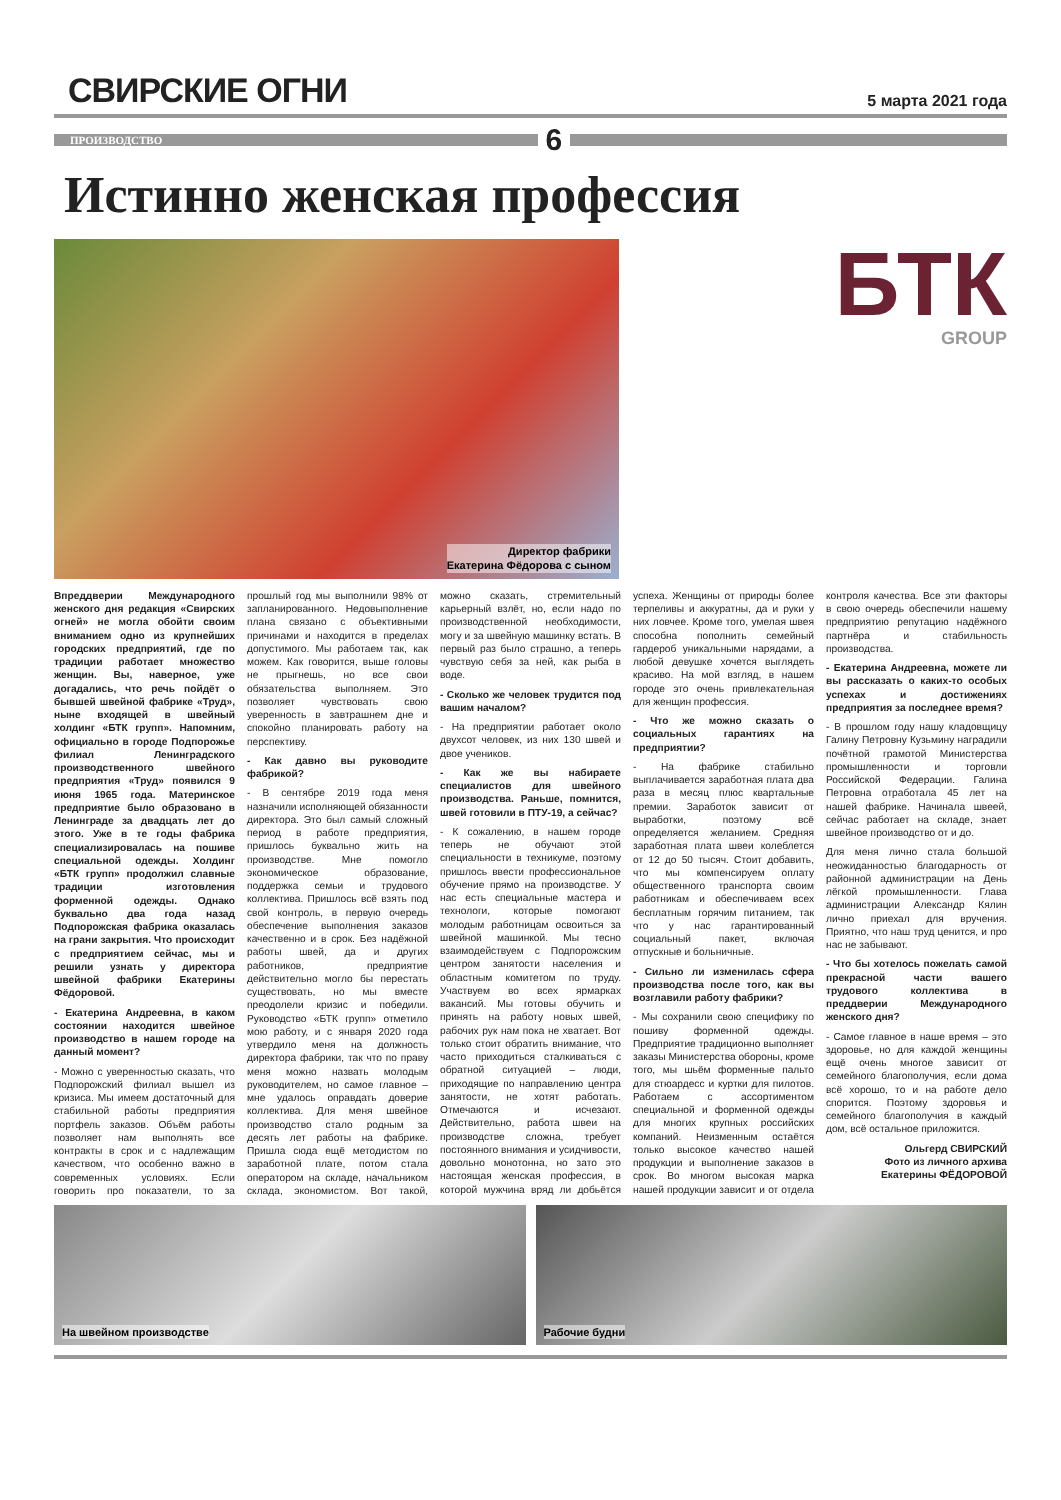СВИРСКИЕ ОГНИ
5 марта 2021 года
ПРОИЗВОДСТВО
6
Истинно женская профессия
Директор фабрики
Екатерина Фёдорова с сыном
БТК
GROUP
Впреддверии Международного женского дня редакция «Свирских огней» не могла обойти своим вниманием одно из крупнейших городских предприятий, где по традиции работает множество женщин. Вы, наверное, уже догадались, что речь пойдёт о бывшей швейной фабрике «Труд», ныне входящей в швейный холдинг «БТК групп». Напомним, официально в городе Подпорожье филиал Ленинградского производственного швейного предприятия «Труд» появился 9 июня 1965 года. Материнское предприятие было образовано в Ленинграде за двадцать лет до этого. Уже в те годы фабрика специализировалась на пошиве специальной одежды. Холдинг «БТК групп» продолжил славные традиции изготовления форменной одежды. Однако буквально два года назад Подпорожская фабрика оказалась на грани закрытия. Что происходит с предприятием сейчас, мы и решили узнать у директора швейной фабрики Екатерины Фёдоровой.
- Екатерина Андреевна, в каком состоянии находится швейное производство в нашем городе на данный момент?
- Можно с уверенностью сказать, что Подпорожский филиал вышел из кризиса. Мы имеем достаточный для стабильной работы предприятия портфель заказов. Объём работы позволяет нам выполнять все контракты в срок и с надлежащим качеством, что особенно важно в современных условиях. Если говорить про показатели, то за прошлый год мы выполнили 98% от запланированного. Недовыполнение плана связано с объективными причинами и находится в пределах допустимого. Мы работаем так, как можем. Как говорится, выше головы не прыгнешь, но все свои обязательства выполняем. Это позволяет чувствовать свою уверенность в завтрашнем дне и спокойно планировать работу на перспективу.
- Как давно вы руководите фабрикой?
- В сентябре 2019 года меня назначили исполняющей обязанности директора. Это был самый сложный период в работе предприятия, пришлось буквально жить на производстве. Мне помогло экономическое образование, поддержка семьи и трудового коллектива. Пришлось всё взять под свой контроль, в первую очередь обеспечение выполнения заказов качественно и в срок. Без надёжной работы швей, да и других работников, предприятие действительно могло бы перестать существовать, но мы вместе преодолели кризис и победили. Руководство «БТК групп» отметило мою работу, и с января 2020 года утвердило меня на должность директора фабрики, так что по праву меня можно назвать молодым руководителем, но самое главное – мне удалось оправдать доверие коллектива. Для меня швейное производство стало родным за десять лет работы на фабрике. Пришла сюда ещё методистом по заработной плате, потом стала оператором на складе, начальником склада, экономистом. Вот такой, можно сказать, стремительный карьерный взлёт, но, если надо по производственной необходимости, могу и за швейную машинку встать. В первый раз было страшно, а теперь чувствую себя за ней, как рыба в воде.
- Сколько же человек трудится под вашим началом?
- На предприятии работает около двухсот человек, из них 130 швей и двое учеников.
- Как же вы набираете специалистов для швейного производства. Раньше, помнится, швей готовили в ПТУ-19, а сейчас?
- К сожалению, в нашем городе теперь не обучают этой специальности в техникуме, поэтому пришлось ввести профессиональное обучение прямо на производстве. У нас есть специальные мастера и технологи, которые помогают молодым работницам освоиться за швейной машинкой. Мы тесно взаимодействуем с Подпорожским центром занятости населения и областным комитетом по труду. Участвуем во всех ярмарках вакансий. Мы готовы обучить и принять на работу новых швей, рабочих рук нам пока не хватает. Вот только стоит обратить внимание, что часто приходиться сталкиваться с обратной ситуацией – люди, приходящие по направлению центра занятости, не хотят работать. Отмечаются и исчезают. Действительно, работа швеи на производстве сложна, требует постоянного внимания и усидчивости, довольно монотонна, но зато это настоящая женская профессия, в которой мужчина вряд ли добьётся успеха. Женщины от природы более терпеливы и аккуратны, да и руки у них ловчее. Кроме того, умелая швея способна пополнить семейный гардероб уникальными нарядами, а любой девушке хочется выглядеть красиво. На мой взгляд, в нашем городе это очень привлекательная для женщин профессия.
- Что же можно сказать о социальных гарантиях на предприятии?
- На фабрике стабильно выплачивается заработная плата два раза в месяц плюс квартальные премии. Заработок зависит от выработки, поэтому всё определяется желанием. Средняя заработная плата швеи колеблется от 12 до 50 тысяч. Стоит добавить, что мы компенсируем оплату общественного транспорта своим работникам и обеспечиваем всех бесплатным горячим питанием, так что у нас гарантированный социальный пакет, включая отпускные и больничные.
- Сильно ли изменилась сфера производства после того, как вы возглавили работу фабрики?
- Мы сохранили свою специфику по пошиву форменной одежды. Предприятие традиционно выполняет заказы Министерства обороны, кроме того, мы шьём форменные пальто для стюардесс и куртки для пилотов. Работаем с ассортиментом специальной и форменной одежды для многих крупных российских компаний. Неизменным остаётся только высокое качество нашей продукции и выполнение заказов в срок. Во многом высокая марка нашей продукции зависит и от отдела контроля качества. Все эти факторы в свою очередь обеспечили нашему предприятию репутацию надёжного партнёра и стабильность производства.
- Екатерина Андреевна, можете ли вы рассказать о каких-то особых успехах и достижениях предприятия за последнее время?
- В прошлом году нашу кладовщицу Галину Петровну Кузьмину наградили почётной грамотой Министерства промышленности и торговли Российской Федерации. Галина Петровна отработала 45 лет на нашей фабрике. Начинала швеей, сейчас работает на складе, знает швейное производство от и до.
Для меня лично стала большой неожиданностью благодарность от районной администрации на День лёгкой промышленности. Глава администрации Александр Кялин лично приехал для вручения. Приятно, что наш труд ценится, и про нас не забывают.
- Что бы хотелось пожелать самой прекрасной части вашего трудового коллектива в преддверии Международного женского дня?
- Самое главное в наше время – это здоровье, но для каждой женщины ещё очень многое зависит от семейного благополучия, если дома всё хорошо, то и на работе дело спорится. Поэтому здоровья и семейного благополучия в каждый дом, всё остальное приложится.
Ольгерд СВИРСКИЙ
Фото из личного архива
Екатерины ФЁДОРОВОЙ
На швейном производстве
Рабочие будни